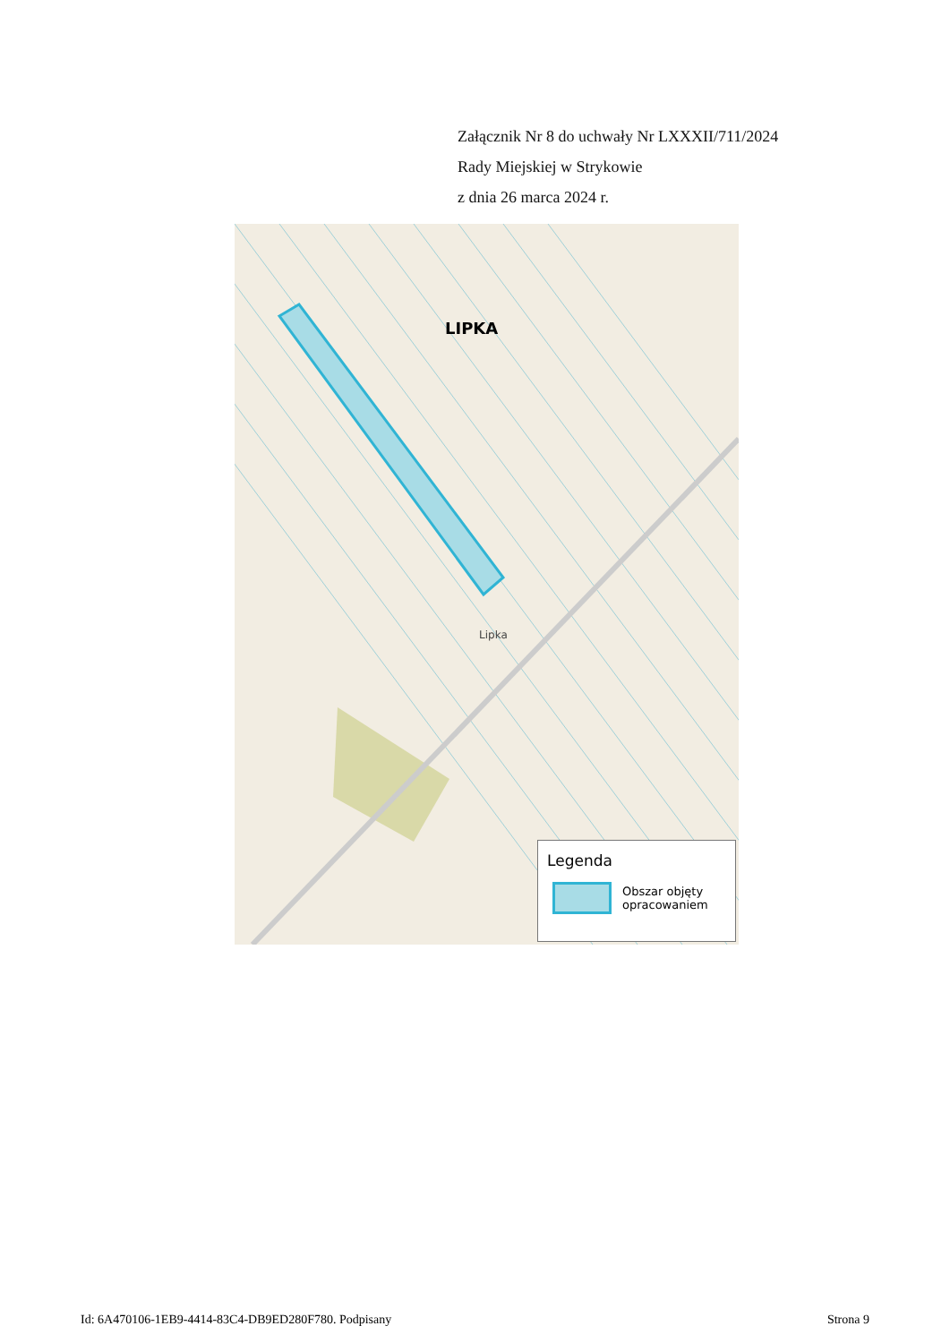Załącznik Nr 8 do uchwały Nr LXXXII/711/2024
Rady Miejskiej w Strykowie
z dnia 26 marca 2024 r.
LIPKA
Lipka
Legenda
Obszar objęty
opracowaniem
Id: 6A470106-1EB9-4414-83C4-DB9ED280F780. Podpisany Strona 9